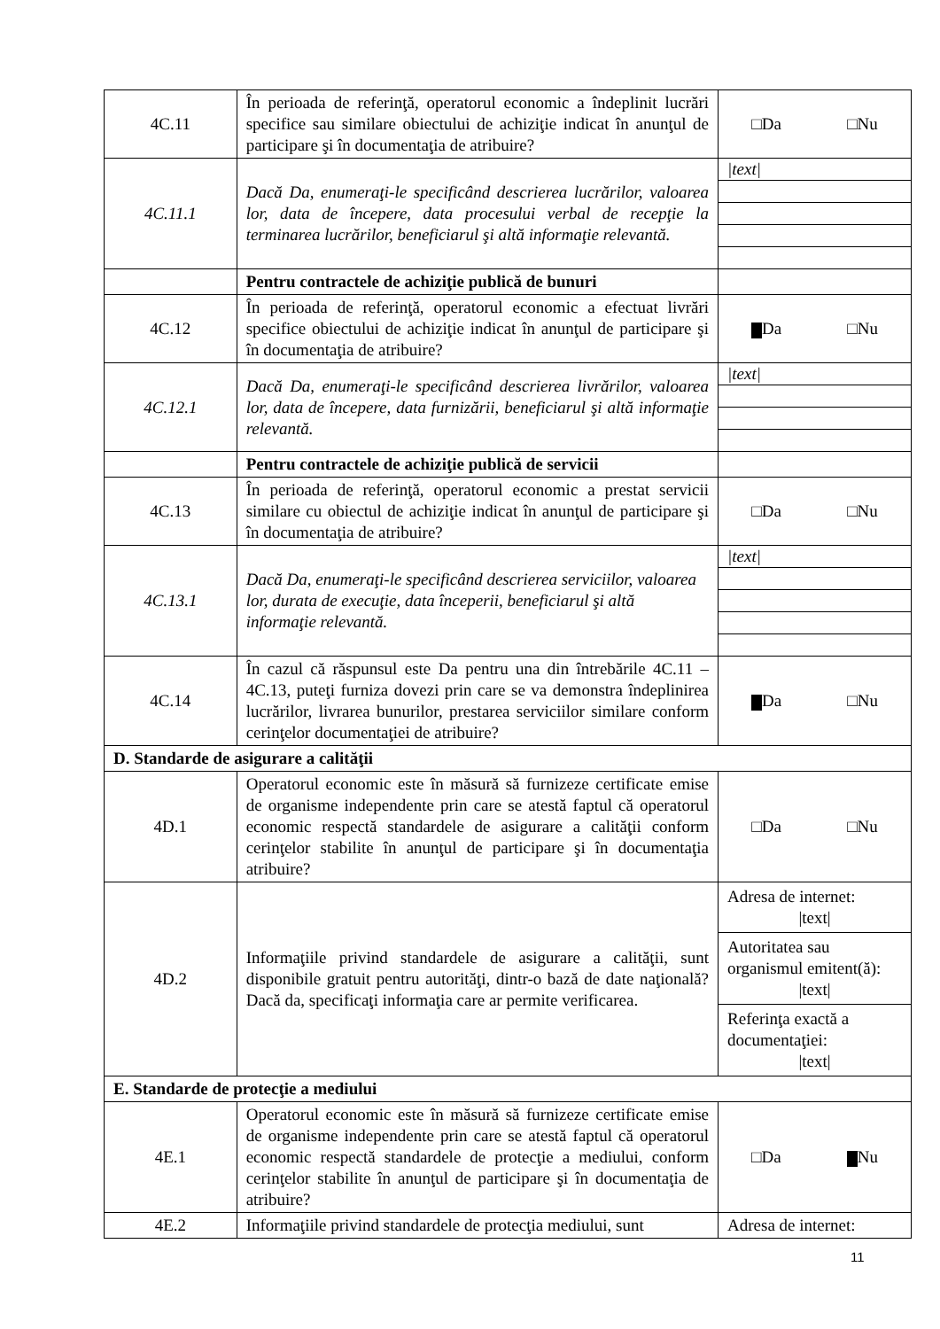| 4C.11 | În perioada de referinţă, operatorul economic a îndeplinit lucrări specifice sau similare obiectului de achiziţie indicat în anunţul de participare şi în documentaţia de atribuire? | □Da □Nu |
| 4C.11.1 | Dacă Da, enumeraţi-le specificând descrierea lucrărilor, valoarea lor, data de începere, data procesului verbal de recepţie la terminarea lucrărilor, beneficiarul şi altă informaţie relevantă. | /text/ |
| | Pentru contractele de achiziţie publică de bunuri | |
| 4C.12 | În perioada de referinţă, operatorul economic a efectuat livrări specifice obiectului de achiziţie indicat în anunţul de participare şi în documentaţia de atribuire? | Da □Nu |
| 4C.12.1 | Dacă Da, enumeraţi-le specificând descrierea livrărilor, valoarea lor, data de începere, data furnizării, beneficiarul şi altă informaţie relevantă. | /text/ |
| | Pentru contractele de achiziţie publică de servicii | |
| 4C.13 | În perioada de referinţă, operatorul economic a prestat servicii similare cu obiectul de achiziţie indicat în anunţul de participare şi în documentaţia de atribuire? | □Da □Nu |
| 4C.13.1 | Dacă Da, enumeraţi-le specificând descrierea serviciilor, valoarea lor, durata de execuţie, data începerii, beneficiarul şi altă informaţie relevantă. | /text/ |
| 4C.14 | În cazul că răspunsul este Da pentru una din întrebările 4C.11 – 4C.13, puteţi furniza dovezi prin care se va demonstra îndeplinirea lucrărilor, livrarea bunurilor, prestarea serviciilor similare conform cerinţelor documentaţiei de atribuire? | Da □Nu |
| D. Standarde de asigurare a calităţii | | |
| 4D.1 | Operatorul economic este în măsură să furnizeze certificate emise de organisme independente prin care se atestă faptul că operatorul economic respectă standardele de asigurare a calităţii conform cerinţelor stabilite în anunţul de participare şi în documentaţia atribuire? | □Da □Nu |
| 4D.2 | Informaţiile privind standardele de asigurare a calităţii, sunt disponibile gratuit pentru autorităţi, dintr-o bază de date naţională? Dacă da, specificaţi informaţia care ar permite verificarea. | Adresa de internet: /text/ Autoritatea sau organismul emitent(ă): /text/ Referinţa exactă a documentaţiei: /text/ |
| E. Standarde de protecţie a mediului | | |
| 4E.1 | Operatorul economic este în măsură să furnizeze certificate emise de organisme independente prin care se atestă faptul că operatorul economic respectă standardele de protecţie a mediului, conform cerinţelor stabilite în anunţul de participare şi în documentaţia de atribuire? | □Da Nu |
| 4E.2 | Informaţiile privind standardele de protecţia mediului, sunt | Adresa de internet: |
11